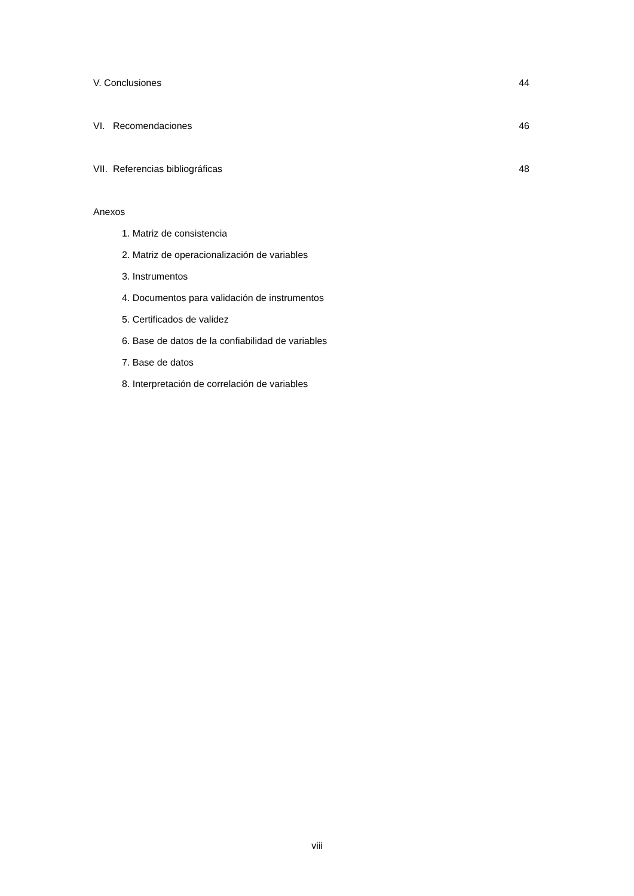V. Conclusiones 44
VI. Recomendaciones 46
VII. Referencias bibliográficas 48
Anexos
1. Matriz de consistencia
2. Matriz de operacionalización de variables
3. Instrumentos
4. Documentos para validación de instrumentos
5. Certificados de validez
6. Base de datos de la confiabilidad de variables
7. Base de datos
8. Interpretación de correlación de variables
viii